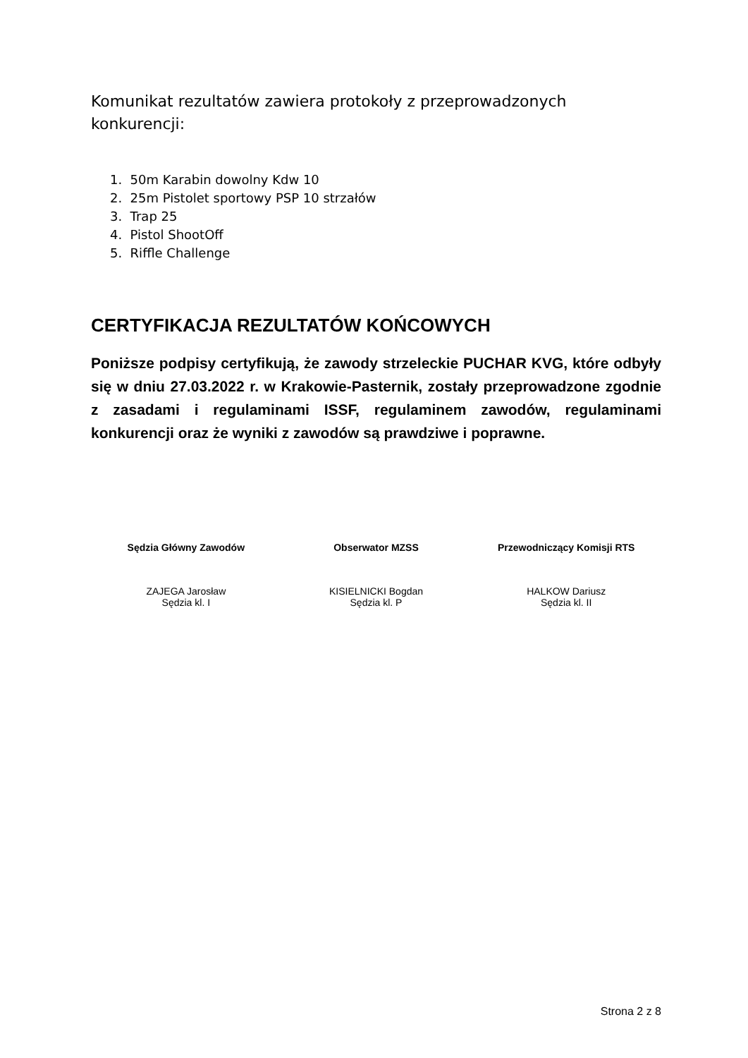Komunikat rezultatów zawiera protokoły z przeprowadzonych konkurencji:
1. 50m Karabin dowolny Kdw 10
2. 25m Pistolet sportowy PSP 10 strzałów
3. Trap 25
4. Pistol ShootOff
5. Riffle Challenge
CERTYFIKACJA REZULTATÓW KOŃCOWYCH
Poniższe podpisy certyfikują, że zawody strzeleckie PUCHAR KVG, które odbyły się w dniu 27.03.2022 r. w Krakowie-Pasternik, zostały przeprowadzone zgodnie z zasadami i regulaminami ISSF, regulaminem zawodów, regulaminami konkurencji oraz że wyniki z zawodów są prawdziwe i poprawne.
Sędzia Główny Zawodów
ZAJEGA Jarosław
Sędzia kl. I
Obserwator MZSS
KISIELNICKI Bogdan
Sędzia kl. P
Przewodniczący Komisji RTS
HALKOW Dariusz
Sędzia kl. II
Strona 2 z 8